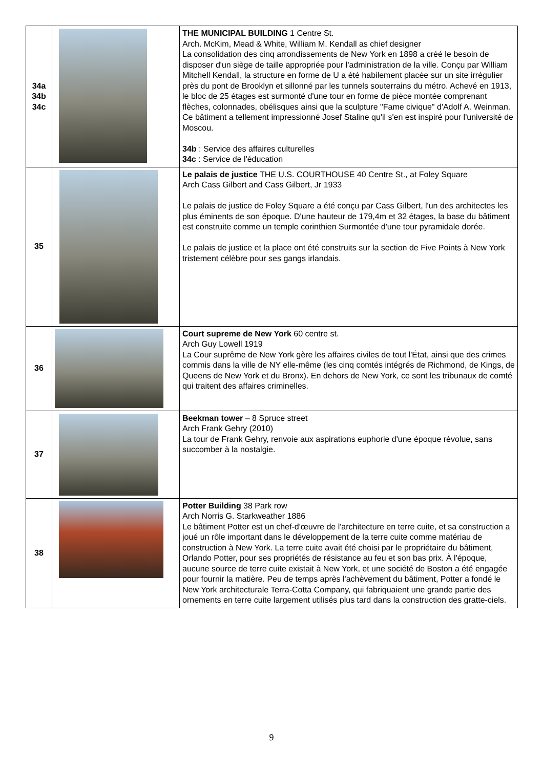| 34a 34b 34c | | THE MUNICIPAL BUILDING 1 Centre St. Arch. McKim, Mead & White, William M. Kendall as chief designer La consolidation des cinq arrondissements de New York en 1898 a créé le besoin de disposer d'un siège de taille appropriée pour l'administration de la ville. Conçu par William Mitchell Kendall, la structure en forme de U a été habilement placée sur un site irrégulier près du pont de Brooklyn et sillonné par les tunnels souterrains du métro. Achevé en 1913, le bloc de 25 étages est surmonté d'une tour en forme de pièce montée comprenant flèches, colonnades, obélisques ainsi que la sculpture "Fame civique" d'Adolf A. Weinman. Ce bâtiment a tellement impressionné Josef Staline qu'il s'en est inspiré pour l'université de Moscou. 34b : Service des affaires culturelles 34c : Service de l'éducation |
| 35 | | Le palais de justice THE U.S. COURTHOUSE 40 Centre St., at Foley Square Arch Cass Gilbert and Cass Gilbert, Jr 1933 Le palais de justice de Foley Square a été conçu par Cass Gilbert, l'un des architectes les plus éminents de son époque. D'une hauteur de 179,4m et 32 étages, la base du bâtiment est construite comme un temple corinthien Surmontée d'une tour pyramidale dorée. Le palais de justice et la place ont été construits sur la section de Five Points à New York tristement célèbre pour ses gangs irlandais. |
| 36 | | Court supreme de New York 60 centre st. Arch Guy Lowell 1919 La Cour suprême de New York gère les affaires civiles de tout l'État, ainsi que des crimes commis dans la ville de NY elle-même (les cinq comtés intégrés de Richmond, de Kings, de Queens de New York et du Bronx). En dehors de New York, ce sont les tribunaux de comté qui traitent des affaires criminelles. |
| 37 | | Beekman tower – 8 Spruce street Arch Frank Gehry (2010) La tour de Frank Gehry, renvoie aux aspirations euphorie d'une époque révolue, sans succomber à la nostalgie. |
| 38 | | Potter Building 38 Park row Arch Norris G. Starkweather 1886 Le bâtiment Potter est un chef-d'œuvre de l'architecture en terre cuite, et sa construction a joué un rôle important dans le développement de la terre cuite comme matériau de construction à New York. La terre cuite avait été choisi par le propriétaire du bâtiment, Orlando Potter, pour ses propriétés de résistance au feu et son bas prix. À l'époque, aucune source de terre cuite existait à New York, et une société de Boston a été engagée pour fournir la matière. Peu de temps après l'achèvement du bâtiment, Potter a fondé le New York architecturale Terra-Cotta Company, qui fabriquaient une grande partie des ornements en terre cuite largement utilisés plus tard dans la construction des gratte-ciels. |
9